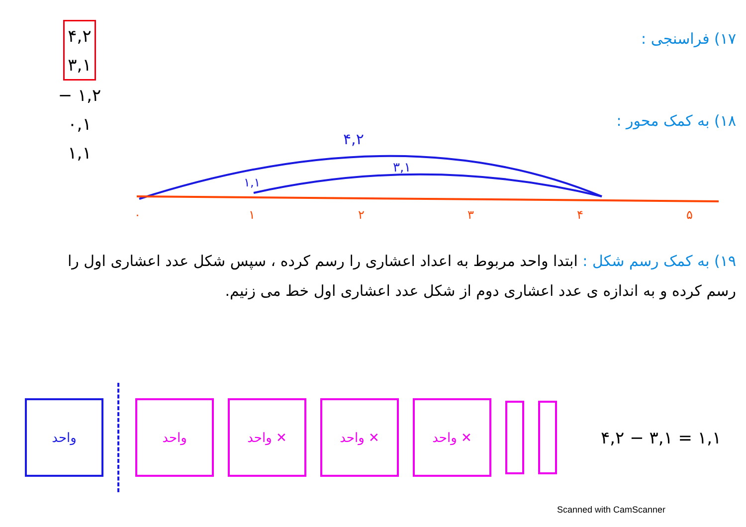۴,۲
۳,۱
− ۱,۲
۰,۱
۱,۱
۱۷) فراسنجی :
۱۸) به کمک محور :
۴,۲
۳,۱
۱,۱
۰
۱
۲
۳
۴
۵
۱۹) به کمک رسم شکل : ابتدا واحد مربوط به اعداد اعشاری را رسم کرده ، سپس شکل عدد اعشاری اول را
رسم کرده و به اندازه ی عدد اعشاری دوم از شکل عدد اعشاری اول خط می زنیم.
واحد واحد واحد ✕ واحد ✕ واحد ✕
۴,۲ − ۳,۱ = ۱,۱
Scanned with CamScanner